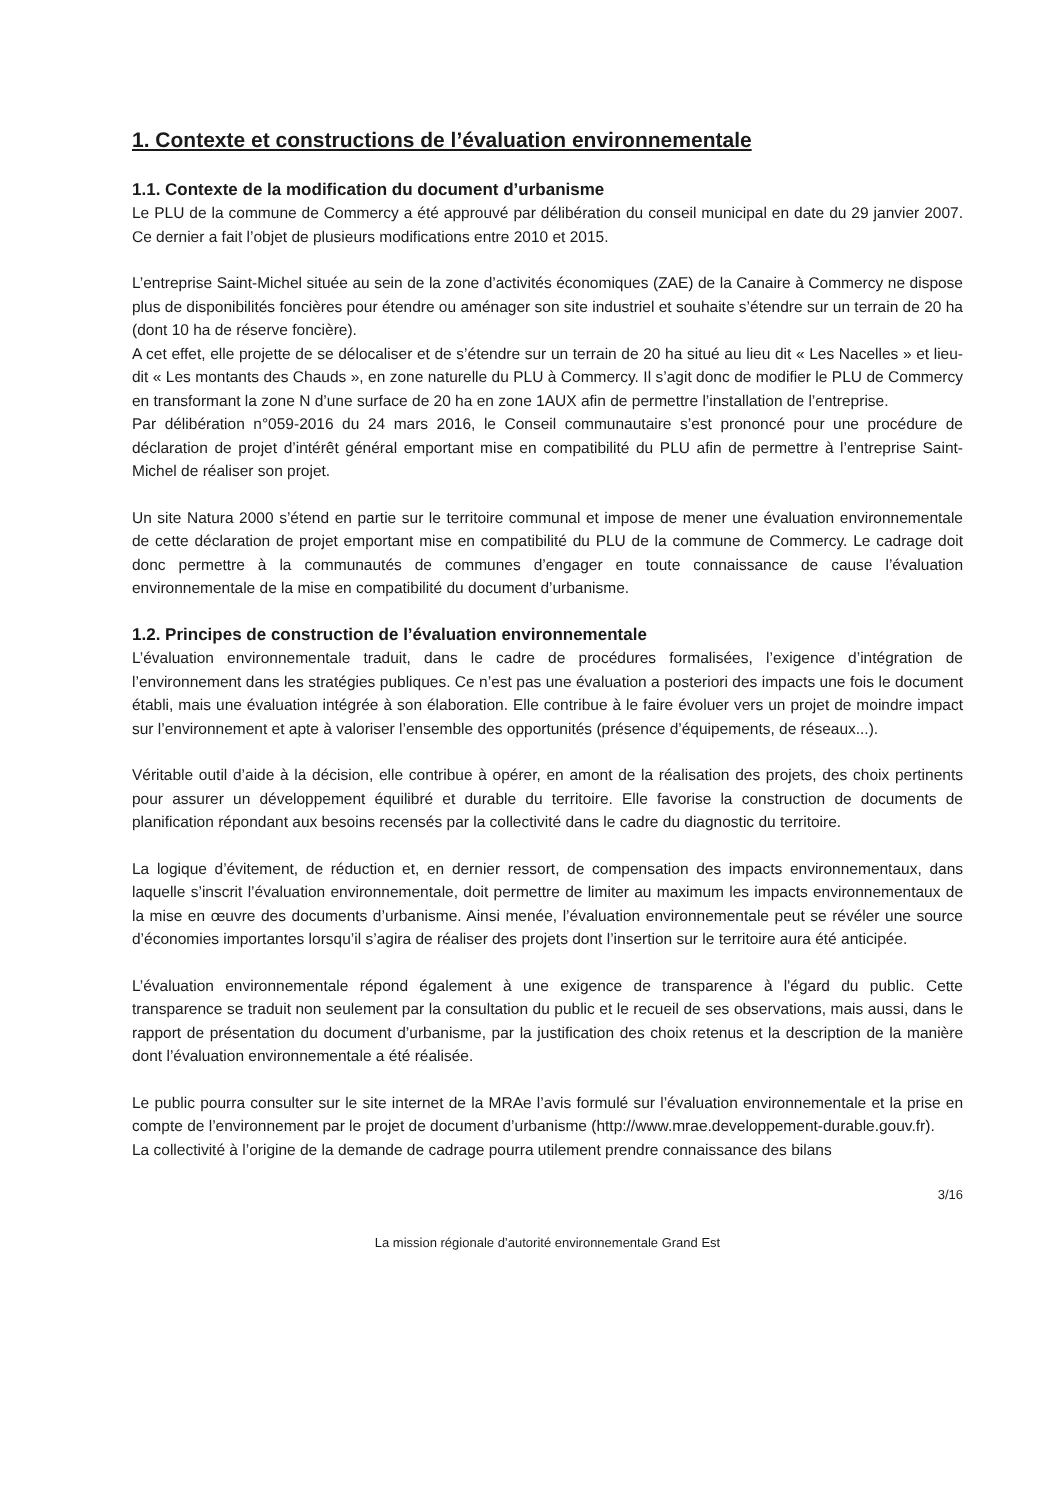1. Contexte et constructions de l’évaluation environnementale
1.1. Contexte de la modification du document d’urbanisme
Le PLU de la commune de Commercy a été approuvé par délibération du conseil municipal en date du 29 janvier 2007. Ce dernier a fait l’objet de plusieurs modifications entre 2010 et 2015.
L’entreprise Saint-Michel située au sein de la zone d’activités économiques (ZAE) de la Canaire à Commercy ne dispose plus de disponibilités foncières pour étendre ou aménager son site industriel et souhaite s’étendre sur un terrain de 20 ha (dont 10 ha de réserve foncière).
A cet effet, elle projette de se délocaliser et de s’étendre sur un terrain de 20 ha situé au lieu dit « Les Nacelles » et lieu-dit « Les montants des Chauds », en zone naturelle du PLU à Commercy. Il s’agit donc de modifier le PLU de Commercy en transformant la zone N d’une surface de 20 ha en zone 1AUX afin de permettre l’installation de l’entreprise.
Par délibération n°059-2016 du 24 mars 2016, le Conseil communautaire s’est prononcé pour une procédure de déclaration de projet d’intérêt général emportant mise en compatibilité du PLU afin de permettre à l’entreprise Saint-Michel de réaliser son projet.
Un site Natura 2000 s’étend en partie sur le territoire communal et impose de mener une évaluation environnementale de cette déclaration de projet emportant mise en compatibilité du PLU de la commune de Commercy. Le cadrage doit donc permettre à la communautés de communes d’engager en toute connaissance de cause l’évaluation environnementale de la mise en compatibilité du document d’urbanisme.
1.2. Principes de construction de l’évaluation environnementale
L’évaluation environnementale traduit, dans le cadre de procédures formalisées, l’exigence d’intégration de l’environnement dans les stratégies publiques. Ce n’est pas une évaluation a posteriori des impacts une fois le document établi, mais une évaluation intégrée à son élaboration. Elle contribue à le faire évoluer vers un projet de moindre impact sur l’environnement et apte à valoriser l’ensemble des opportunités (présence d’équipements, de réseaux...).
Véritable outil d’aide à la décision, elle contribue à opérer, en amont de la réalisation des projets, des choix pertinents pour assurer un développement équilibré et durable du territoire. Elle favorise la construction de documents de planification répondant aux besoins recensés par la collectivité dans le cadre du diagnostic du territoire.
La logique d’évitement, de réduction et, en dernier ressort, de compensation des impacts environnementaux, dans laquelle s’inscrit l’évaluation environnementale, doit permettre de limiter au maximum les impacts environnementaux de la mise en œuvre des documents d’urbanisme. Ainsi menée, l’évaluation environnementale peut se révéler une source d’économies importantes lorsqu’il s’agira de réaliser des projets dont l’insertion sur le territoire aura été anticipée.
L’évaluation environnementale répond également à une exigence de transparence à l'égard du public. Cette transparence se traduit non seulement par la consultation du public et le recueil de ses observations, mais aussi, dans le rapport de présentation du document d’urbanisme, par la justification des choix retenus et la description de la manière dont l’évaluation environnementale a été réalisée.
Le public pourra consulter sur le site internet de la MRAe l’avis formulé sur l’évaluation environnementale et la prise en compte de l’environnement par le projet de document d’urbanisme (http://www.mrae.developpement-durable.gouv.fr).
La collectivité à l’origine de la demande de cadrage pourra utilement prendre connaissance des bilans
3/16
La mission régionale d’autorité environnementale Grand Est